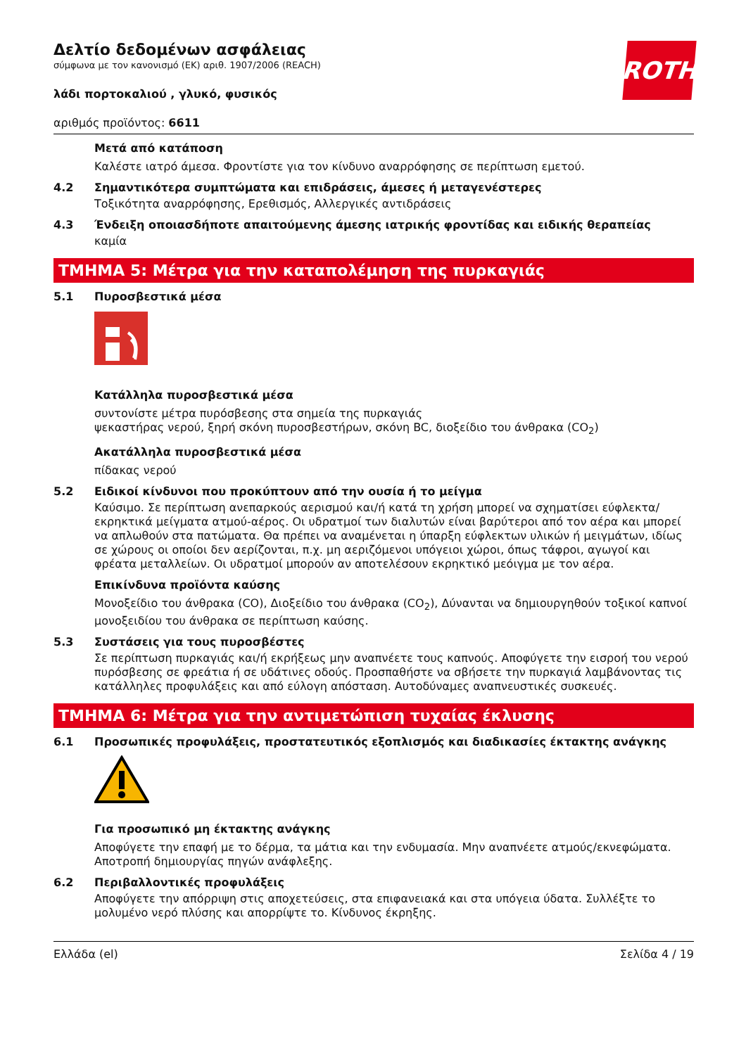ROTH
Δελτίο δεδομένων ασφάλειας
σύμφωνα με τον κανονισμό (ΕΚ) αριθ. 1907/2006 (REACH)
λάδι πορτοκαλιού , γλυκό, φυσικός
αριθμός προϊόντος: 6611
Μετά από κατάποση
Καλέστε ιατρό άμεσα. Φροντίστε για τον κίνδυνο αναρρόφησης σε περίπτωση εμετού.
4.2 Σημαντικότερα συμπτώματα και επιδράσεις, άμεσες ή μεταγενέστερες
Τοξικότητα αναρρόφησης, Ερεθισμός, Αλλεργικές αντιδράσεις
4.3 Ένδειξη οποιασδήποτε απαιτούμενης άμεσης ιατρικής φροντίδας και ειδικής θεραπείας
καμία
ΤΜΗΜΑ 5: Μέτρα για την καταπολέμηση της πυρκαγιάς
5.1 Πυροσβεστικά μέσα
Κατάλληλα πυροσβεστικά μέσα
συντονίστε μέτρα πυρόσβεσης στα σημεία της πυρκαγιάς
ψεκαστήρας νερού, ξηρή σκόνη πυροσβεστήρων, σκόνη BC, διοξείδιο του άνθρακα (CO<sub>2</sub>)
Ακατάλληλα πυροσβεστικά μέσα
πίδακας νερού
5.2 Ειδικοί κίνδυνοι που προκύπτουν από την ουσία ή το μείγμα
Καύσιμο. Σε περίπτωση ανεπαρκούς αερισμού και/ή κατά τη χρήση μπορεί να σχηματίσει εύφλεκτα/ εκρηκτικά μείγματα ατμού-αέρος. Οι υδρατμοί των διαλυτών είναι βαρύτεροι από τον αέρα και μπορεί να απλωθούν στα πατώματα. Θα πρέπει να αναμένεται η ύπαρξη εύφλεκτων υλικών ή μειγμάτων, ιδίως σε χώρους οι οποίοι δεν αερίζονται, π.χ. μη αεριζόμενοι υπόγειοι χώροι, όπως τάφροι, αγωγοί και φρέατα μεταλλείων. Οι υδρατμοί μπορούν αν αποτελέσουν εκρηκτικό μεόιγμα με τον αέρα.
Επικίνδυνα προϊόντα καύσης
Μονοξείδιο του άνθρακα (CO), Διοξείδιο του άνθρακα (CO<sub>2</sub>), Δύνανται να δημιουργηθούν τοξικοί καπνοί μονοξειδίου του άνθρακα σε περίπτωση καύσης.
5.3 Συστάσεις για τους πυροσβέστες
Σε περίπτωση πυρκαγιάς και/ή εκρήξεως μην αναπνέετε τους καπνούς. Αποφύγετε την εισροή του νερού πυρόσβεσης σε φρεάτια ή σε υδάτινες οδούς. Προσπαθήστε να σβήσετε την πυρκαγιά λαμβάνοντας τις κατάλληλες προφυλάξεις και από εύλογη απόσταση. Αυτοδύναμες αναπνευστικές συσκευές.
ΤΜΗΜΑ 6: Μέτρα για την αντιμετώπιση τυχαίας έκλυσης
6.1 Προσωπικές προφυλάξεις, προστατευτικός εξοπλισμός και διαδικασίες έκτακτης ανάγκης
Για προσωπικό μη έκτακτης ανάγκης
Αποφύγετε την επαφή με το δέρμα, τα μάτια και την ενδυμασία. Μην αναπνέετε ατμούς/εκνεφώματα. Αποτροπή δημιουργίας πηγών ανάφλεξης.
6.2 Περιβαλλοντικές προφυλάξεις
Αποφύγετε την απόρριψη στις αποχετεύσεις, στα επιφανειακά και στα υπόγεια ύδατα. Συλλέξτε το μολυμένο νερό πλύσης και απορρίψτε το. Κίνδυνος έκρηξης.
Ελλάδα (el) Σελίδα 4 / 19